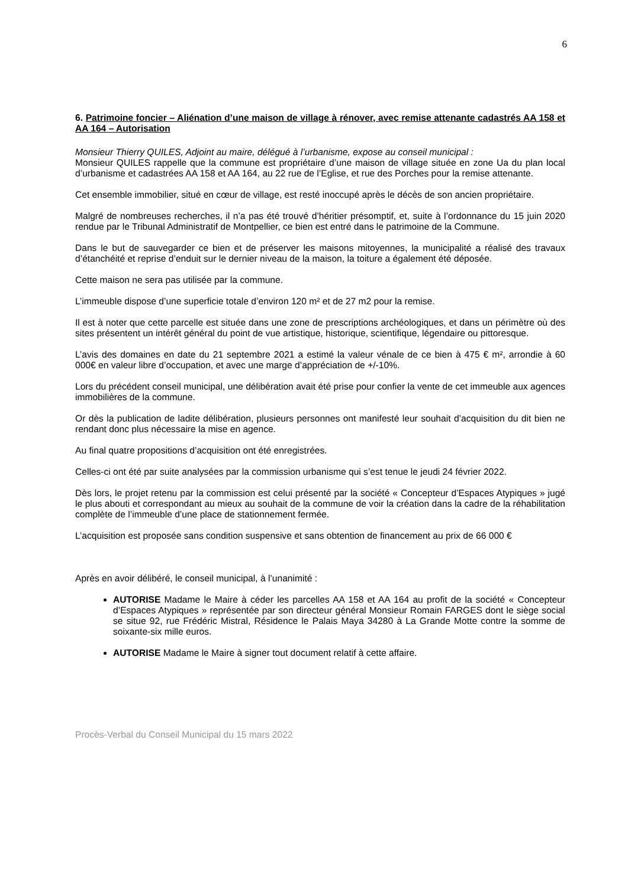6
6. Patrimoine foncier – Aliénation d’une maison de village à rénover, avec remise attenante cadastrés AA 158 et AA 164 – Autorisation
Monsieur Thierry QUILES, Adjoint au maire, délégué à l’urbanisme, expose au conseil municipal :
Monsieur QUILES rappelle que la commune est propriétaire d’une maison de village située en zone Ua du plan local d’urbanisme et cadastrées AA 158 et AA 164, au 22 rue de l’Eglise, et rue des Porches pour la remise attenante.
Cet ensemble immobilier, situé en cœur de village, est resté inoccupé après le décès de son ancien propriétaire.
Malgré de nombreuses recherches, il n’a pas été trouvé d’héritier présomptif, et, suite à l’ordonnance du 15 juin 2020 rendue par le Tribunal Administratif de Montpellier, ce bien est entré dans le patrimoine de la Commune.
Dans le but de sauvegarder ce bien et de préserver les maisons mitoyennes, la municipalité a réalisé des travaux d’étanchéité et reprise d’enduit sur le dernier niveau de la maison, la toiture a également été déposée.
Cette maison ne sera pas utilisée par la commune.
L’immeuble dispose d’une superficie totale d’environ 120 m² et de 27 m2 pour la remise.
Il est à noter que cette parcelle est située dans une zone de prescriptions archéologiques, et dans un périmètre où des sites présentent un intérêt général du point de vue artistique, historique, scientifique, légendaire ou pittoresque.
L’avis des domaines en date du 21 septembre 2021 a estimé la valeur vénale de ce bien à 475 € m², arrondie à 60 000€ en valeur libre d’occupation, et avec une marge d’appréciation de +/-10%.
Lors du précédent conseil municipal, une délibération avait été prise pour confier la vente de cet immeuble aux agences immobilières de la commune.
Or dès la publication de ladite délibération, plusieurs personnes ont manifesté leur souhait d’acquisition du dit bien ne rendant donc plus nécessaire la mise en agence.
Au final quatre propositions d’acquisition ont été enregistrées.
Celles-ci ont été par suite analysées par la commission urbanisme qui s’est tenue le jeudi 24 février 2022.
Dès lors, le projet retenu par la commission est celui présenté par la société « Concepteur d’Espaces Atypiques » jugé le plus abouti et correspondant au mieux au souhait de la commune de voir la création dans la cadre de la réhabilitation complète de l’immeuble d’une place de stationnement fermée.
L’acquisition est proposée sans condition suspensive et sans obtention de financement au prix de 66 000 €
Après en avoir délibéré, le conseil municipal, à l’unanimité :
AUTORISE Madame le Maire à céder les parcelles AA 158 et AA 164 au profit de la société « Concepteur d’Espaces Atypiques » représentée par son directeur général Monsieur Romain FARGES dont le siège social se situe 92, rue Frédéric Mistral, Résidence le Palais Maya 34280 à La Grande Motte contre la somme de soixante-six mille euros.
AUTORISE Madame le Maire à signer tout document relatif à cette affaire.
Procès-Verbal du Conseil Municipal du 15 mars 2022